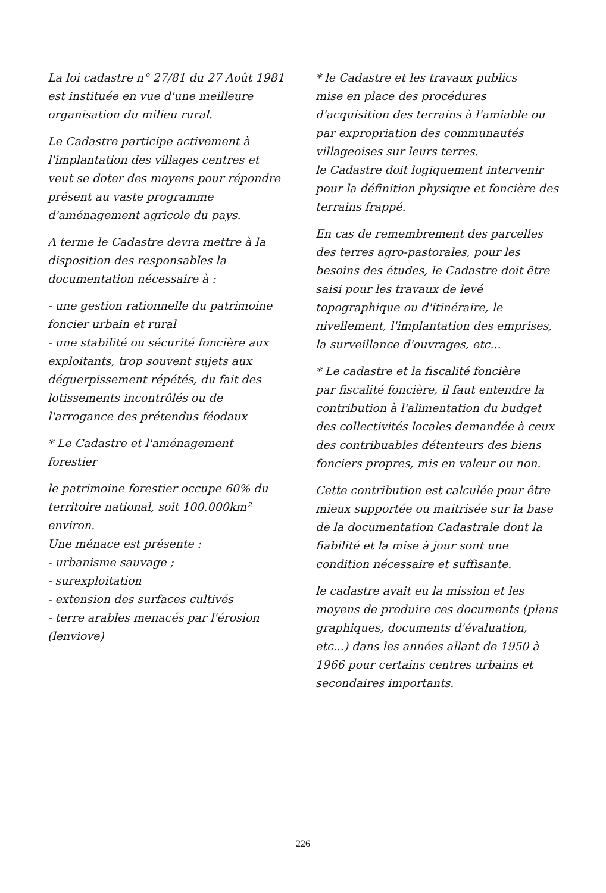La loi cadastre n° 27/81 du 27 Août 1981 est instituée en vue d'une meilleure organisation du milieu rural.
Le Cadastre participe activement à l'implantation des villages centres et veut se doter des moyens pour répondre présent au vaste programme d'aménagement agricole du pays.
A terme le Cadastre devra mettre à la disposition des responsables la documentation nécessaire à :
- une gestion rationnelle du patrimoine foncier urbain et rural
- une stabilité ou sécurité foncière aux exploitants, trop souvent sujets aux déguerpissement répétés, du fait des lotissements incontrôlés ou de l'arrogance des prétendus féodaux
* Le Cadastre et l'aménagement forestier
le patrimoine forestier occupe 60% du territoire national, soit 100.000km² environ.
Une ménace est présente :
- urbanisme sauvage ;
- surexploitation
- extension des surfaces cultivés
- terre arables menacés par l'érosion (lenviove)
* le Cadastre et les travaux publics
mise en place des procédures d'acquisition des terrains à l'amiable ou par expropriation des communautés villageoises sur leurs terres.
le Cadastre doit logiquement intervenir pour la définition physique et foncière des terrains frappé.
En cas de remembrement des parcelles des terres agro-pastorales, pour les besoins des études, le Cadastre doit être saisi pour les travaux de levé topographique ou d'itinéraire, le nivellement, l'implantation des emprises, la surveillance d'ouvrages, etc...
* Le cadastre et la fiscalité foncière
par fiscalité foncière, il faut entendre la contribution à l'alimentation du budget des collectivités locales demandée à ceux des contribuables détenteurs des biens fonciers propres, mis en valeur ou non.
Cette contribution est calculée pour être mieux supportée ou maitrisée sur la base de la documentation Cadastrale dont la fiabilité et la mise à jour sont une condition nécessaire et suffisante.
le cadastre avait eu la mission et les moyens de produire ces documents (plans graphiques, documents d'évaluation, etc...) dans les années allant de 1950 à 1966 pour certains centres urbains et secondaires importants.
226